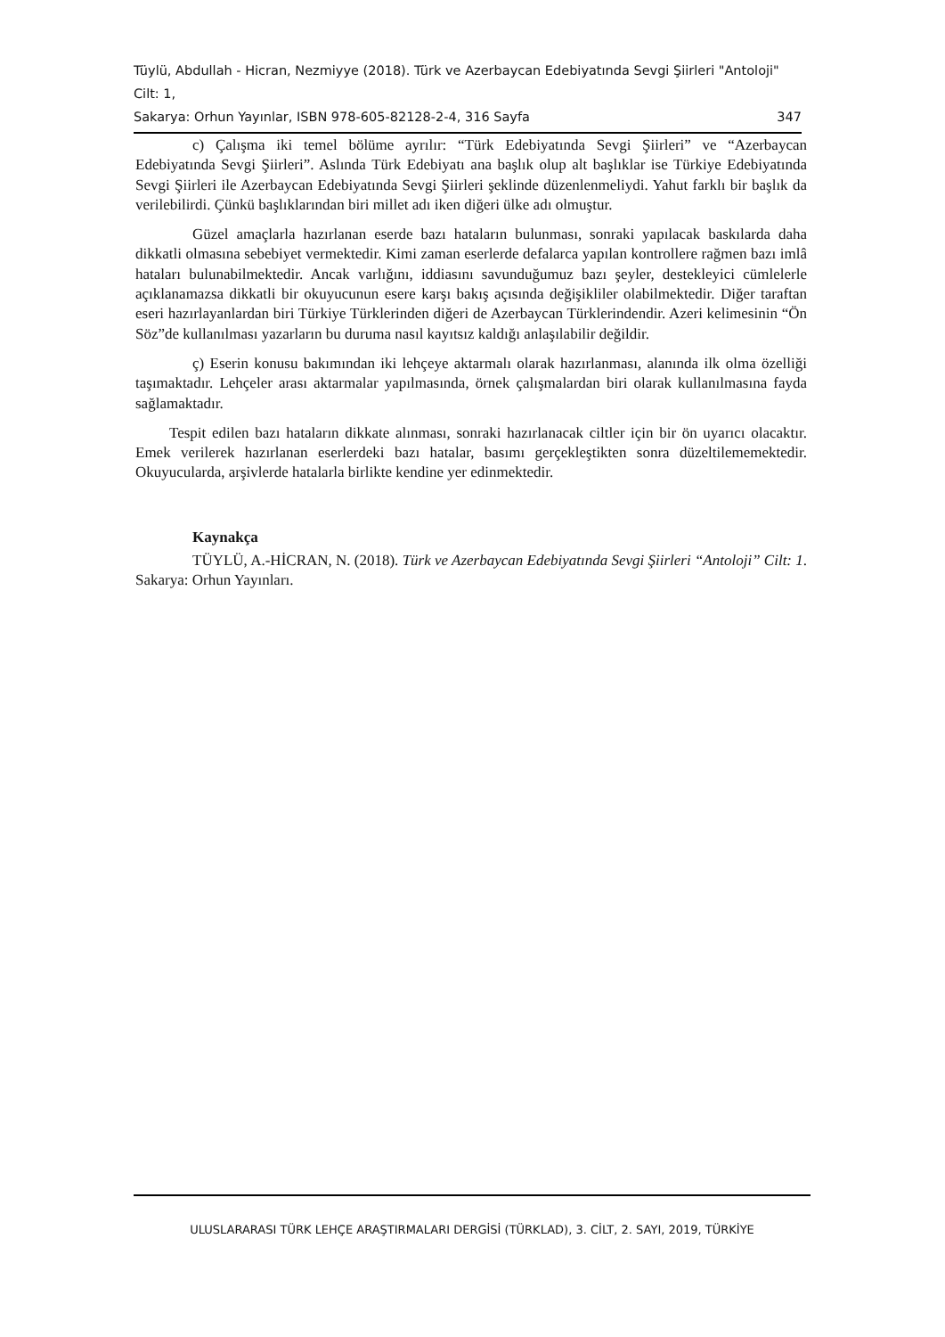Tüylü, Abdullah - Hicran, Nezmiyye (2018). Türk ve Azerbaycan Edebiyatında Sevgi Şiirleri "Antoloji" Cilt: 1,
Sakarya: Orhun Yayınlar, ISBN 978-605-82128-2-4, 316 Sayfa 347
c) Çalışma iki temel bölüme ayrılır: “Türk Edebiyatında Sevgi Şiirleri” ve “Azerbaycan Edebiyatında Sevgi Şiirleri”. Aslında Türk Edebiyatı ana başlık olup alt başlıklar ise Türkiye Edebiyatında Sevgi Şiirleri ile Azerbaycan Edebiyatında Sevgi Şiirleri şeklinde düzenlenmeliydi. Yahut farklı bir başlık da verilebilirdi. Çünkü başlıklarından biri millet adı iken diğeri ülke adı olmuştur.
Güzel amaçlarla hazırlanan eserde bazı hataların bulunması, sonraki yapılacak baskılarda daha dikkatli olmasına sebebiyet vermektedir. Kimi zaman eserlerde defalarca yapılan kontrollere rağmen bazı imlâ hataları bulunabilmektedir. Ancak varlığını, iddiasını savunduğumuz bazı şeyler, destekleyici cümlelerle açıklanamazsa dikkatli bir okuyucunun esere karşı bakış açısında değişikliler olabilmektedir. Diğer taraftan eseri hazırlayanlardan biri Türkiye Türklerinden diğeri de Azerbaycan Türklerindendir. Azeri kelimesinin “Ön Söz”de kullanılması yazarların bu duruma nasıl kayıtsız kaldığı anlaşılabilir değildir.
ç) Eserin konusu bakımından iki lehçeye aktarmalı olarak hazırlanması, alanında ilk olma özelliği taşımaktadır. Lehçeler arası aktarmalar yapılmasında, örnek çalışmalardan biri olarak kullanılmasına fayda sağlamaktadır.
Tespit edilen bazı hataların dikkate alınması, sonraki hazırlanacak ciltler için bir ön uyarıcı olacaktır. Emek verilerek hazırlanan eserlerdeki bazı hatalar, basımı gerçekleştikten sonra düzeltilememektedir. Okuyucularda, arşivlerde hatalarla birlikte kendine yer edinmektedir.
Kaynakça
TÜYLÜ, A.-HİCRAN, N. (2018). Türk ve Azerbaycan Edebiyatında Sevgi Şiirleri “Antoloji” Cilt: 1. Sakarya: Orhun Yayınları.
ULUSLARARASI TÜRK LEHÇE ARAŞTIRMALARI DERGİSİ (TÜRKLAD), 3. CİLT, 2. SAYI, 2019, TÜRKİYE